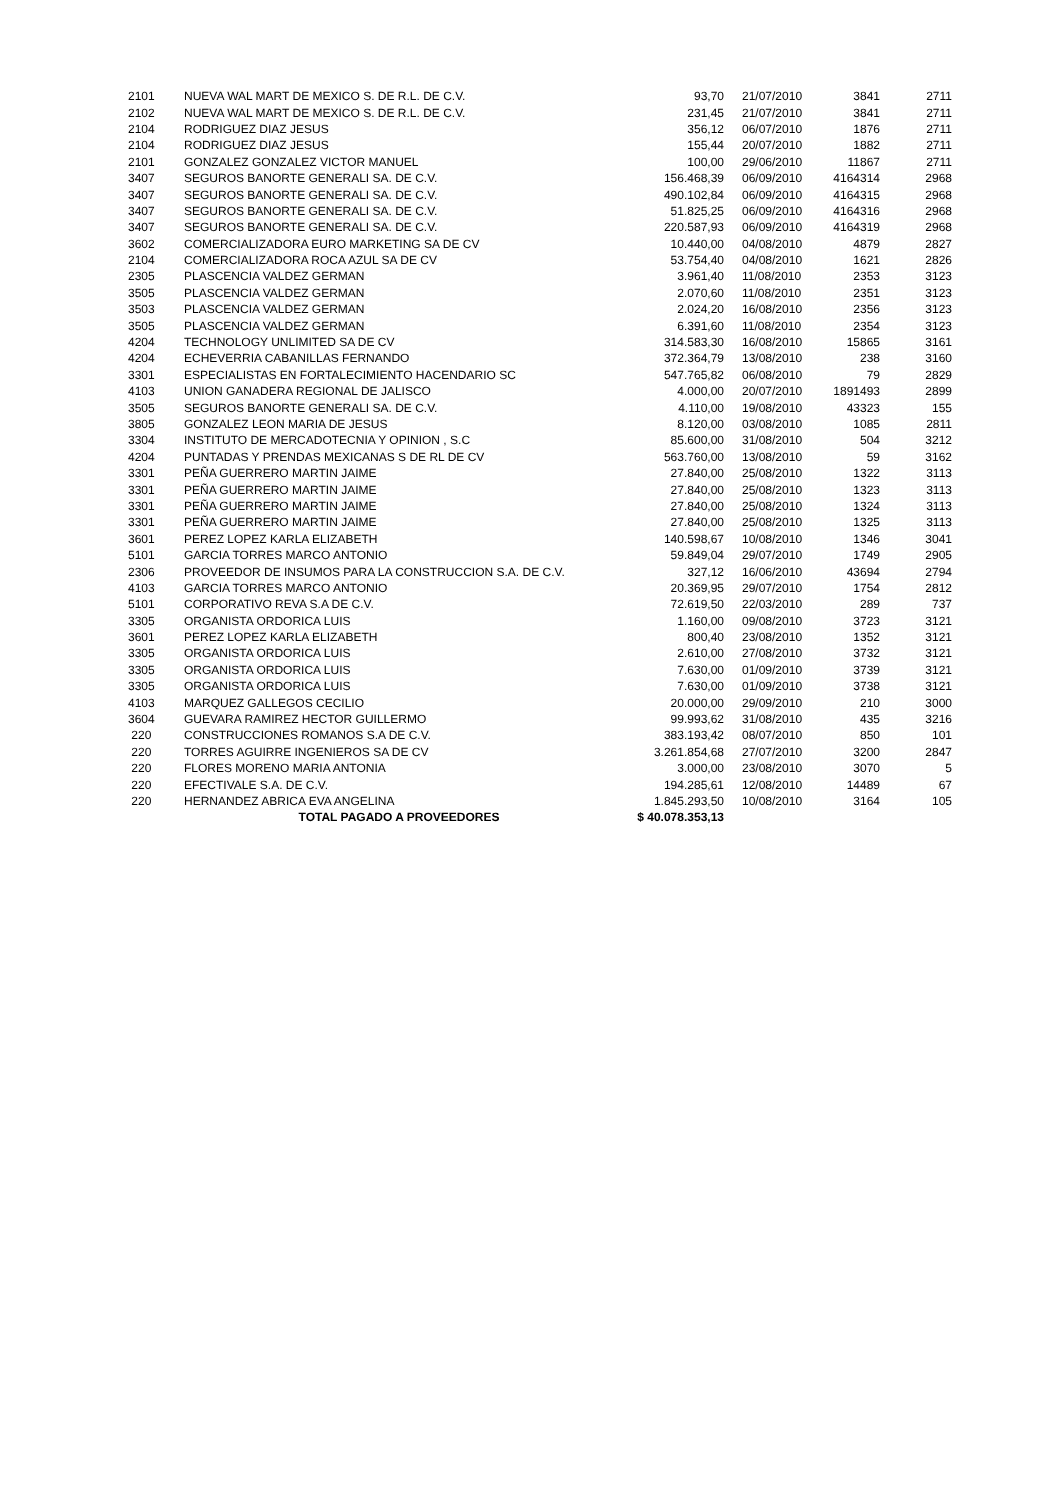| 2101 | NUEVA WAL MART DE MEXICO S. DE R.L. DE C.V. | 93,70 | 21/07/2010 | 3841 | 2711 |
| 2102 | NUEVA WAL MART DE MEXICO S. DE R.L. DE C.V. | 231,45 | 21/07/2010 | 3841 | 2711 |
| 2104 | RODRIGUEZ DIAZ JESUS | 356,12 | 06/07/2010 | 1876 | 2711 |
| 2104 | RODRIGUEZ DIAZ JESUS | 155,44 | 20/07/2010 | 1882 | 2711 |
| 2101 | GONZALEZ GONZALEZ VICTOR MANUEL | 100,00 | 29/06/2010 | 11867 | 2711 |
| 3407 | SEGUROS BANORTE GENERALI SA. DE C.V. | 156.468,39 | 06/09/2010 | 4164314 | 2968 |
| 3407 | SEGUROS BANORTE GENERALI SA. DE C.V. | 490.102,84 | 06/09/2010 | 4164315 | 2968 |
| 3407 | SEGUROS BANORTE GENERALI SA. DE C.V. | 51.825,25 | 06/09/2010 | 4164316 | 2968 |
| 3407 | SEGUROS BANORTE GENERALI SA. DE C.V. | 220.587,93 | 06/09/2010 | 4164319 | 2968 |
| 3602 | COMERCIALIZADORA EURO MARKETING SA DE CV | 10.440,00 | 04/08/2010 | 4879 | 2827 |
| 2104 | COMERCIALIZADORA ROCA AZUL SA DE CV | 53.754,40 | 04/08/2010 | 1621 | 2826 |
| 2305 | PLASCENCIA VALDEZ GERMAN | 3.961,40 | 11/08/2010 | 2353 | 3123 |
| 3505 | PLASCENCIA VALDEZ GERMAN | 2.070,60 | 11/08/2010 | 2351 | 3123 |
| 3503 | PLASCENCIA VALDEZ GERMAN | 2.024,20 | 16/08/2010 | 2356 | 3123 |
| 3505 | PLASCENCIA VALDEZ GERMAN | 6.391,60 | 11/08/2010 | 2354 | 3123 |
| 4204 | TECHNOLOGY UNLIMITED SA DE CV | 314.583,30 | 16/08/2010 | 15865 | 3161 |
| 4204 | ECHEVERRIA CABANILLAS FERNANDO | 372.364,79 | 13/08/2010 | 238 | 3160 |
| 3301 | ESPECIALISTAS EN FORTALECIMIENTO HACENDARIO SC | 547.765,82 | 06/08/2010 | 79 | 2829 |
| 4103 | UNION GANADERA REGIONAL DE JALISCO | 4.000,00 | 20/07/2010 | 1891493 | 2899 |
| 3505 | SEGUROS BANORTE GENERALI SA. DE C.V. | 4.110,00 | 19/08/2010 | 43323 | 155 |
| 3805 | GONZALEZ LEON MARIA DE JESUS | 8.120,00 | 03/08/2010 | 1085 | 2811 |
| 3304 | INSTITUTO DE MERCADOTECNIA Y OPINION , S.C | 85.600,00 | 31/08/2010 | 504 | 3212 |
| 4204 | PUNTADAS Y PRENDAS MEXICANAS S DE RL DE CV | 563.760,00 | 13/08/2010 | 59 | 3162 |
| 3301 | PEÑA GUERRERO MARTIN JAIME | 27.840,00 | 25/08/2010 | 1322 | 3113 |
| 3301 | PEÑA GUERRERO MARTIN JAIME | 27.840,00 | 25/08/2010 | 1323 | 3113 |
| 3301 | PEÑA GUERRERO MARTIN JAIME | 27.840,00 | 25/08/2010 | 1324 | 3113 |
| 3301 | PEÑA GUERRERO MARTIN JAIME | 27.840,00 | 25/08/2010 | 1325 | 3113 |
| 3601 | PEREZ LOPEZ KARLA ELIZABETH | 140.598,67 | 10/08/2010 | 1346 | 3041 |
| 5101 | GARCIA TORRES MARCO ANTONIO | 59.849,04 | 29/07/2010 | 1749 | 2905 |
| 2306 | PROVEEDOR DE INSUMOS PARA LA CONSTRUCCION S.A. DE C.V. | 327,12 | 16/06/2010 | 43694 | 2794 |
| 4103 | GARCIA TORRES MARCO ANTONIO | 20.369,95 | 29/07/2010 | 1754 | 2812 |
| 5101 | CORPORATIVO REVA S.A DE C.V. | 72.619,50 | 22/03/2010 | 289 | 737 |
| 3305 | ORGANISTA ORDORICA LUIS | 1.160,00 | 09/08/2010 | 3723 | 3121 |
| 3601 | PEREZ LOPEZ KARLA ELIZABETH | 800,40 | 23/08/2010 | 1352 | 3121 |
| 3305 | ORGANISTA ORDORICA LUIS | 2.610,00 | 27/08/2010 | 3732 | 3121 |
| 3305 | ORGANISTA ORDORICA LUIS | 7.630,00 | 01/09/2010 | 3739 | 3121 |
| 3305 | ORGANISTA ORDORICA LUIS | 7.630,00 | 01/09/2010 | 3738 | 3121 |
| 4103 | MARQUEZ GALLEGOS CECILIO | 20.000,00 | 29/09/2010 | 210 | 3000 |
| 3604 | GUEVARA RAMIREZ HECTOR GUILLERMO | 99.993,62 | 31/08/2010 | 435 | 3216 |
| 220 | CONSTRUCCIONES ROMANOS S.A DE C.V. | 383.193,42 | 08/07/2010 | 850 | 101 |
| 220 | TORRES AGUIRRE INGENIEROS SA DE CV | 3.261.854,68 | 27/07/2010 | 3200 | 2847 |
| 220 | FLORES MORENO MARIA ANTONIA | 3.000,00 | 23/08/2010 | 3070 | 5 |
| 220 | EFECTIVALE S.A. DE C.V. | 194.285,61 | 12/08/2010 | 14489 | 67 |
| 220 | HERNANDEZ ABRICA EVA ANGELINA | 1.845.293,50 | 10/08/2010 | 3164 | 105 |
| | TOTAL PAGADO A PROVEEDORES | $ 40.078.353,13 | | | |